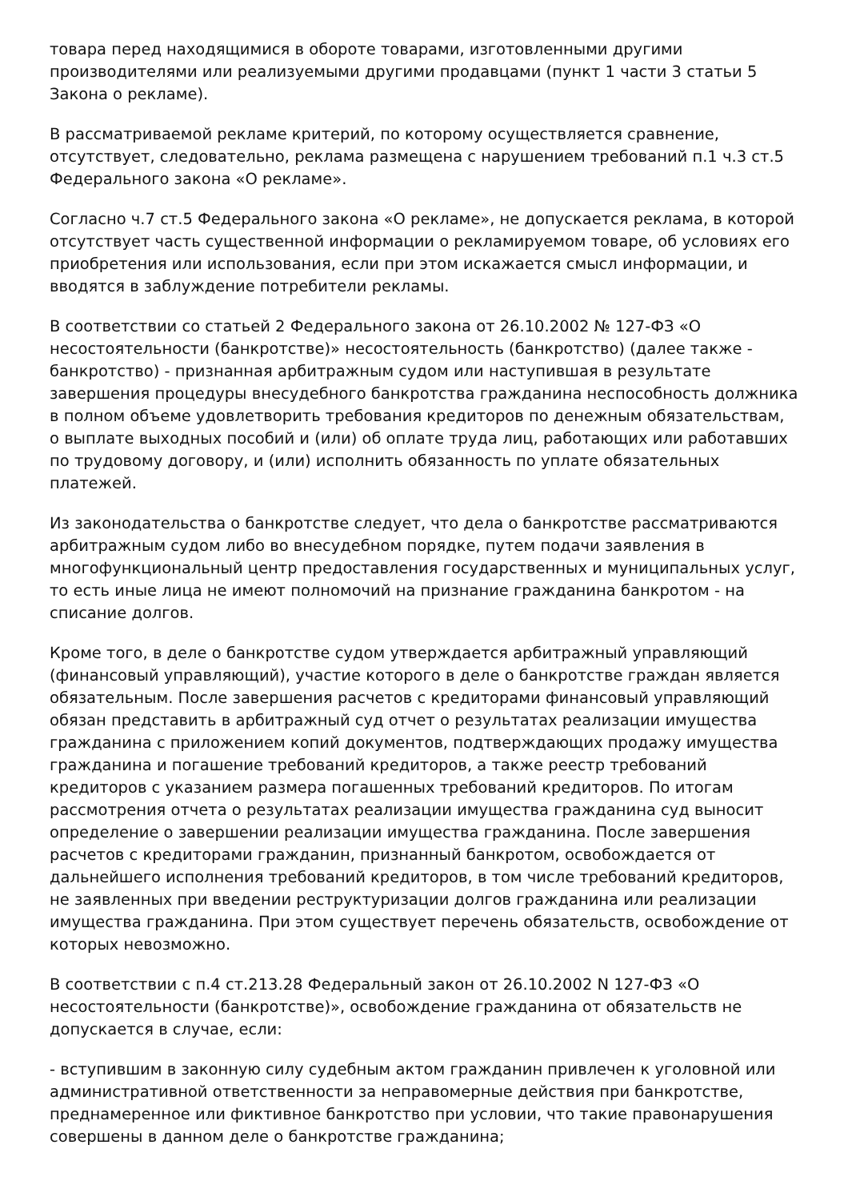товара перед находящимися в обороте товарами, изготовленными другими производителями или реализуемыми другими продавцами (пункт 1 части 3 статьи 5 Закона о рекламе).
В рассматриваемой рекламе критерий, по которому осуществляется сравнение, отсутствует, следовательно, реклама размещена с нарушением требований п.1 ч.3 ст.5 Федерального закона «О рекламе».
Согласно ч.7 ст.5 Федерального закона «О рекламе», не допускается реклама, в которой отсутствует часть существенной информации о рекламируемом товаре, об условиях его приобретения или использования, если при этом искажается смысл информации, и вводятся в заблуждение потребители рекламы.
В соответствии со статьей 2 Федерального закона от 26.10.2002 № 127-ФЗ «О несостоятельности (банкротстве)» несостоятельность (банкротство) (далее также - банкротство) - признанная арбитражным судом или наступившая в результате завершения процедуры внесудебного банкротства гражданина неспособность должника в полном объеме удовлетворить требования кредиторов по денежным обязательствам, о выплате выходных пособий и (или) об оплате труда лиц, работающих или работавших по трудовому договору, и (или) исполнить обязанность по уплате обязательных платежей.
Из законодательства о банкротстве следует, что дела о банкротстве рассматриваются арбитражным судом либо во внесудебном порядке, путем подачи заявления в многофункциональный центр предоставления государственных и муниципальных услуг, то есть иные лица не имеют полномочий на признание гражданина банкротом - на списание долгов.
Кроме того, в деле о банкротстве судом утверждается арбитражный управляющий (финансовый управляющий), участие которого в деле о банкротстве граждан является обязательным. После завершения расчетов с кредиторами финансовый управляющий обязан представить в арбитражный суд отчет о результатах реализации имущества гражданина с приложением копий документов, подтверждающих продажу имущества гражданина и погашение требований кредиторов, а также реестр требований кредиторов с указанием размера погашенных требований кредиторов. По итогам рассмотрения отчета о результатах реализации имущества гражданина суд выносит определение о завершении реализации имущества гражданина. После завершения расчетов с кредиторами гражданин, признанный банкротом, освобождается от дальнейшего исполнения требований кредиторов, в том числе требований кредиторов, не заявленных при введении реструктуризации долгов гражданина или реализации имущества гражданина. При этом существует перечень обязательств, освобождение от которых невозможно.
В соответствии с п.4 ст.213.28 Федеральный закон от 26.10.2002 N 127-ФЗ «О несостоятельности (банкротстве)», освобождение гражданина от обязательств не допускается в случае, если:
- вступившим в законную силу судебным актом гражданин привлечен к уголовной или административной ответственности за неправомерные действия при банкротстве, преднамеренное или фиктивное банкротство при условии, что такие правонарушения совершены в данном деле о банкротстве гражданина;